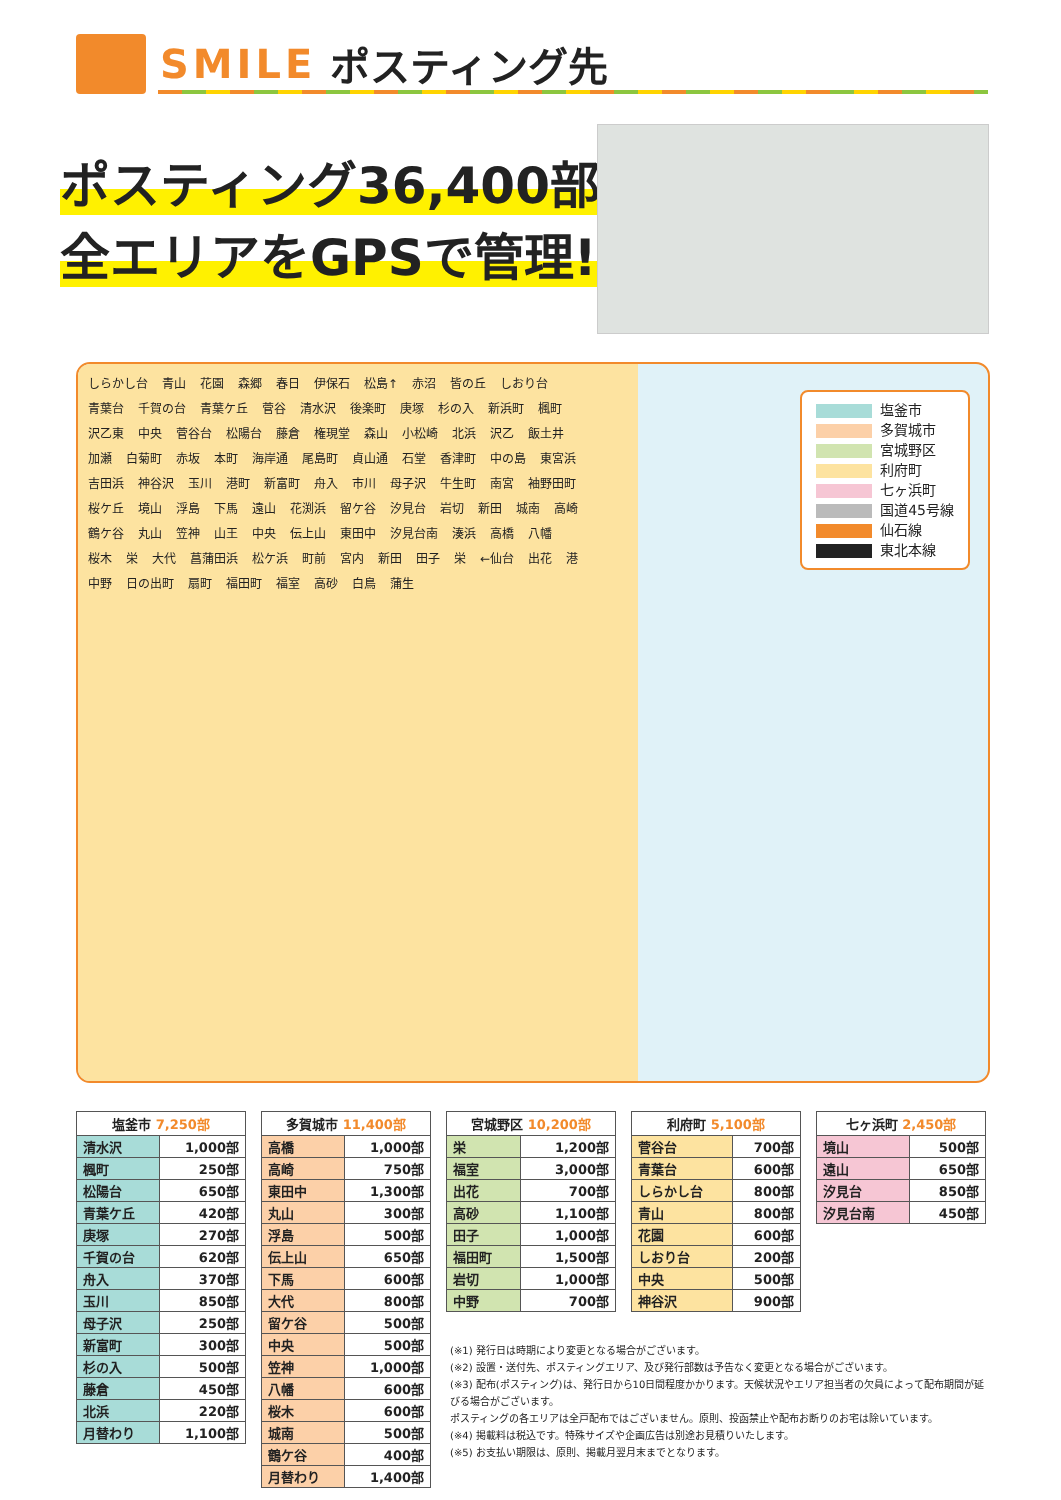SMILE ポスティング先
ポスティング36,400部
全エリアをGPSで管理!
しらかし台 青山 花園 森郷 春日 伊保石 松島↑ 赤沼 皆の丘 しおり台 青葉台 千賀の台 青葉ケ丘 菅谷 清水沢 後楽町 庚塚 杉の入 新浜町 楓町 沢乙東 中央 菅谷台 松陽台 藤倉 権現堂 森山 小松崎 北浜 沢乙 飯土井 加瀬 白菊町 赤坂 本町 海岸通 尾島町 貞山通 石堂 香津町 中の島 東宮浜 吉田浜 神谷沢 玉川 港町 新富町 舟入 市川 母子沢 牛生町 南宮 袖野田町 桜ケ丘 境山 浮島 下馬 遠山 花渕浜 留ケ谷 汐見台 岩切 新田 城南 高崎 鶴ケ谷 丸山 笠神 山王 中央 伝上山 東田中 汐見台南 湊浜 高橋 八幡 桜木 栄 大代 菖蒲田浜 松ケ浜 町前 宮内 新田 田子 栄 ←仙台 出花 港 中野 日の出町 扇町 福田町 福室 高砂 白鳥 蒲生
塩釜市
多賀城市
宮城野区
利府町
七ヶ浜町
国道45号線
仙石線
東北本線
| 塩釜市 7,250部 | |
| --- | --- |
| 清水沢 | 1,000部 |
| 楓町 | 250部 |
| 松陽台 | 650部 |
| 青葉ケ丘 | 420部 |
| 庚塚 | 270部 |
| 千賀の台 | 620部 |
| 舟入 | 370部 |
| 玉川 | 850部 |
| 母子沢 | 250部 |
| 新富町 | 300部 |
| 杉の入 | 500部 |
| 藤倉 | 450部 |
| 北浜 | 220部 |
| 月替わり | 1,100部 |
| 多賀城市 11,400部 | |
| --- | --- |
| 高橋 | 1,000部 |
| 高崎 | 750部 |
| 東田中 | 1,300部 |
| 丸山 | 300部 |
| 浮島 | 500部 |
| 伝上山 | 650部 |
| 下馬 | 600部 |
| 大代 | 800部 |
| 留ケ谷 | 500部 |
| 中央 | 500部 |
| 笠神 | 1,000部 |
| 八幡 | 600部 |
| 桜木 | 600部 |
| 城南 | 500部 |
| 鶴ケ谷 | 400部 |
| 月替わり | 1,400部 |
| 宮城野区 10,200部 | |
| --- | --- |
| 栄 | 1,200部 |
| 福室 | 3,000部 |
| 出花 | 700部 |
| 高砂 | 1,100部 |
| 田子 | 1,000部 |
| 福田町 | 1,500部 |
| 岩切 | 1,000部 |
| 中野 | 700部 |
| 利府町 5,100部 | |
| --- | --- |
| 菅谷台 | 700部 |
| 青葉台 | 600部 |
| しらかし台 | 800部 |
| 青山 | 800部 |
| 花園 | 600部 |
| しおり台 | 200部 |
| 中央 | 500部 |
| 神谷沢 | 900部 |
| 七ヶ浜町 2,450部 | |
| --- | --- |
| 境山 | 500部 |
| 遠山 | 650部 |
| 汐見台 | 850部 |
| 汐見台南 | 450部 |
(※1) 発行日は時期により変更となる場合がございます。
(※2) 設置・送付先、ポスティングエリア、及び発行部数は予告なく変更となる場合がございます。
(※3) 配布(ポスティング)は、発行日から10日間程度かかります。天候状況やエリア担当者の欠員によって配布期間が延びる場合がございます。
ポスティングの各エリアは全戸配布ではございません。原則、投函禁止や配布お断りのお宅は除いています。
(※4) 掲載料は税込です。特殊サイズや企画広告は別途お見積りいたします。
(※5) お支払い期限は、原則、掲載月翌月末までとなります。